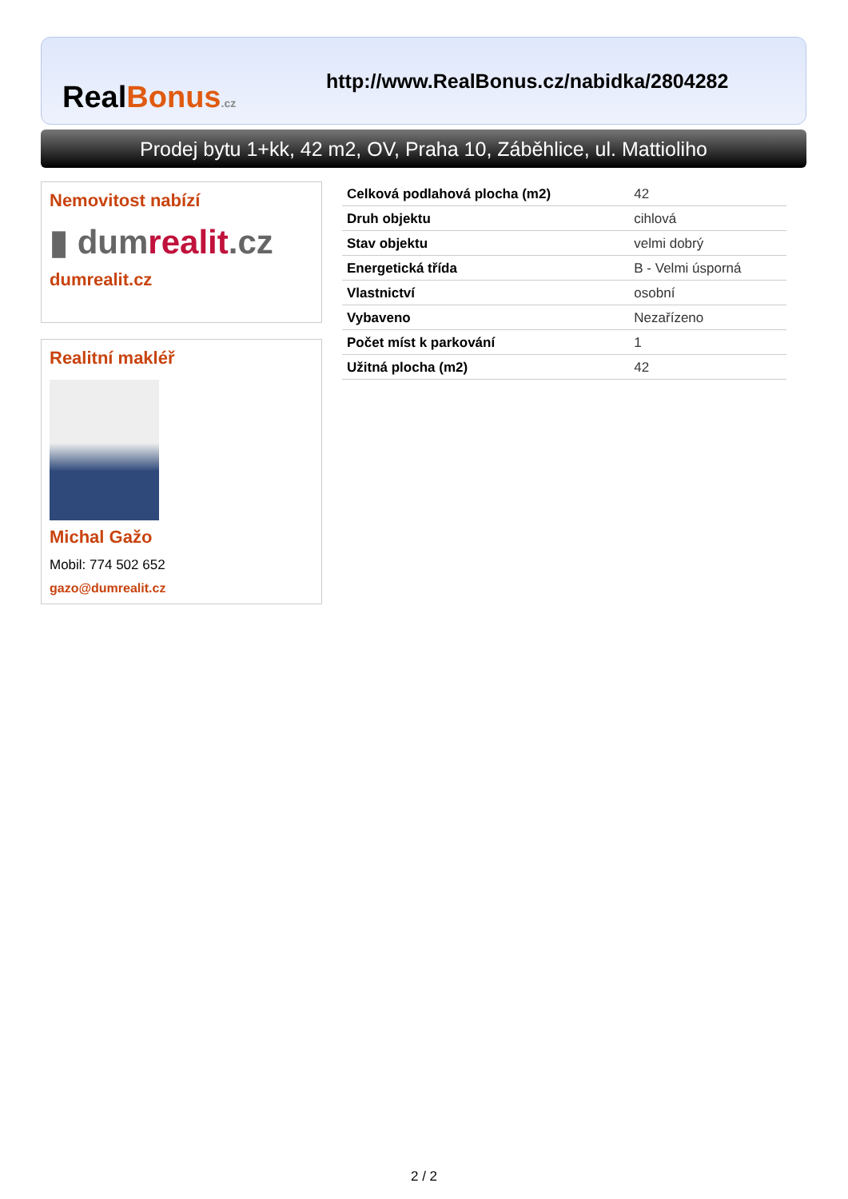RealBonus.cz
http://www.RealBonus.cz/nabidka/2804282
Prodej bytu 1+kk, 42 m2, OV, Praha 10, Záběhlice, ul. Mattioliho
Nemovitost nabízí
▮ dumrealit.cz
dumrealit.cz
Realitní makléř
Michal Gažo
Mobil: 774 502 652
gazo@dumrealit.cz
| Celková podlahová plocha (m2) | 42 |
| Druh objektu | cihlová |
| Stav objektu | velmi dobrý |
| Energetická třída | B - Velmi úsporná |
| Vlastnictví | osobní |
| Vybaveno | Nezařízeno |
| Počet míst k parkování | 1 |
| Užitná plocha (m2) | 42 |
2 / 2